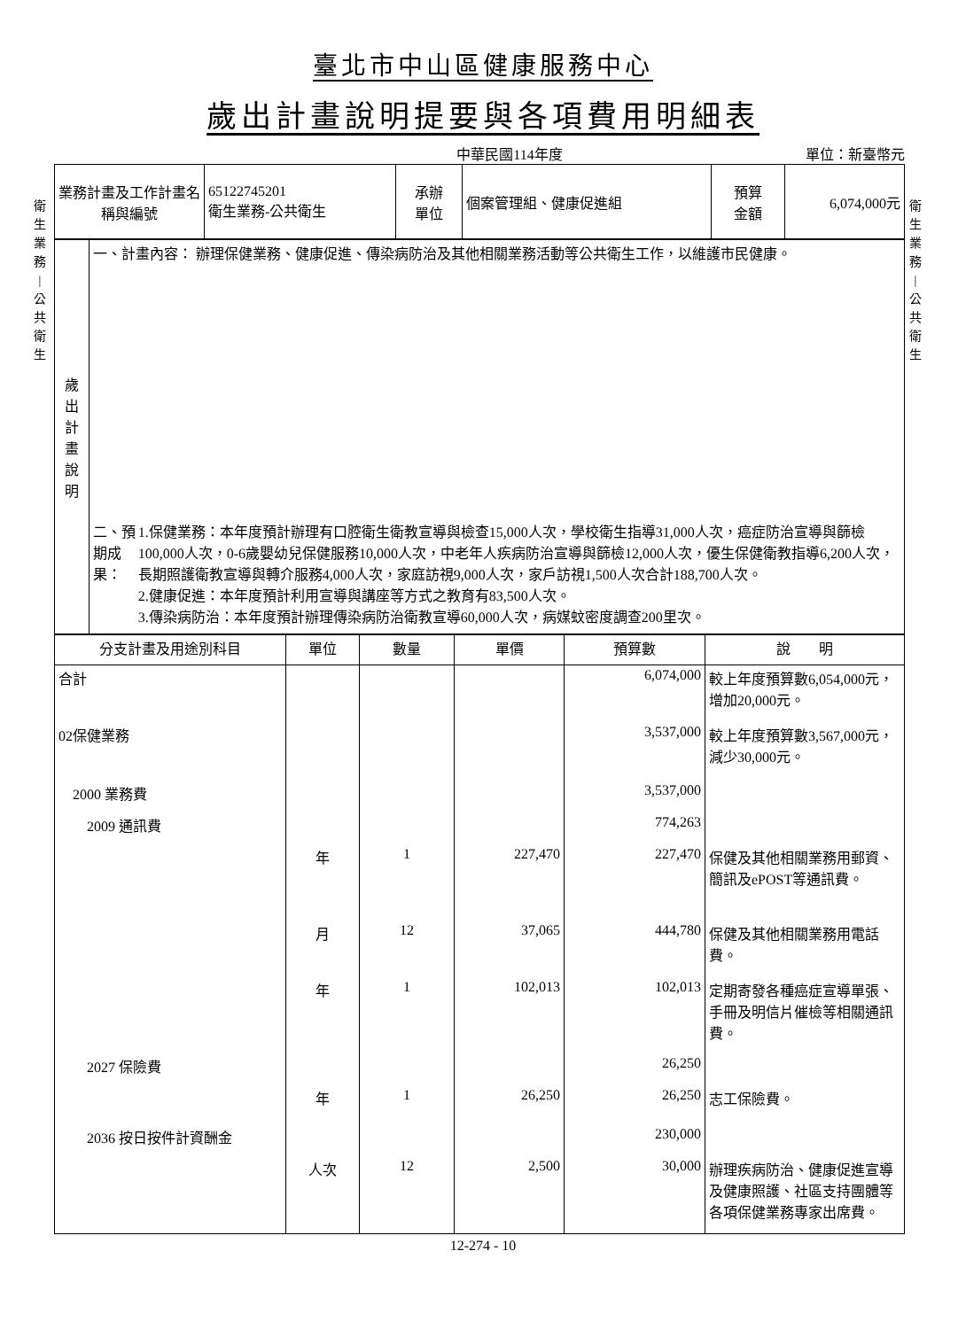臺北市中山區健康服務中心
歲出計畫說明提要與各項費用明細表
中華民國114年度 單位：新臺幣元
衛
生
業
務
|
公
共
衛
生
衛
生
業
務
|
公
共
衛
生
| 業務計畫及工作計畫名稱與編號 | 65122745201 衛生業務-公共衛生 | 承辦 單位 | 個案管理組、健康促進組 | 預算 金額 | 6,074,000元 |
| 歲 出 計 畫 說 明 | 一、計畫內容： 辦理保健業務、健康促進、傳染病防治及其他相關業務活動等公共衛生工作，以維護市民健康。 二、預期成果： 1.保健業務：本年度預計辦理有口腔衛生衛教宣導與檢查15,000人次，學校衛生指導31,000人次，癌症防治宣導與篩檢100,000人次，0-6歲嬰幼兒保健服務10,000人次，中老年人疾病防治宣導與篩檢12,000人次，優生保健衛教指導6,200人次，長期照護衛教宣導與轉介服務4,000人次，家庭訪視9,000人次，家戶訪視1,500人次合計188,700人次。 2.健康促進：本年度預計利用宣導與講座等方式之教育有83,500人次。 3.傳染病防治：本年度預計辦理傳染病防治衛教宣導60,000人次，病媒蚊密度調查200里次。 |
| 分支計畫及用途別科目 | 單位 | 數量 | 單價 | 預算數 | 說 明 |
| --- | --- | --- | --- | --- | --- |
| 合計 | | | | 6,074,000 | 較上年度預算數6,054,000元，增加20,000元。 |
| 02保健業務 | | | | 3,537,000 | 較上年度預算數3,567,000元，減少30,000元。 |
| 2000 業務費 | | | | 3,537,000 | |
| 2009 通訊費 | | | | 774,263 | |
| | 年 | 1 | 227,470 | 227,470 | 保健及其他相關業務用郵資、簡訊及ePOST等通訊費。 |
| | 月 | 12 | 37,065 | 444,780 | 保健及其他相關業務用電話費。 |
| | 年 | 1 | 102,013 | 102,013 | 定期寄發各種癌症宣導單張、手冊及明信片催檢等相關通訊費。 |
| 2027 保險費 | | | | 26,250 | |
| | 年 | 1 | 26,250 | 26,250 | 志工保險費。 |
| 2036 按日按件計資酬金 | | | | 230,000 | |
| | 人次 | 12 | 2,500 | 30,000 | 辦理疾病防治、健康促進宣導及健康照護、社區支持團體等各項保健業務專家出席費。 |
12-274 - 10